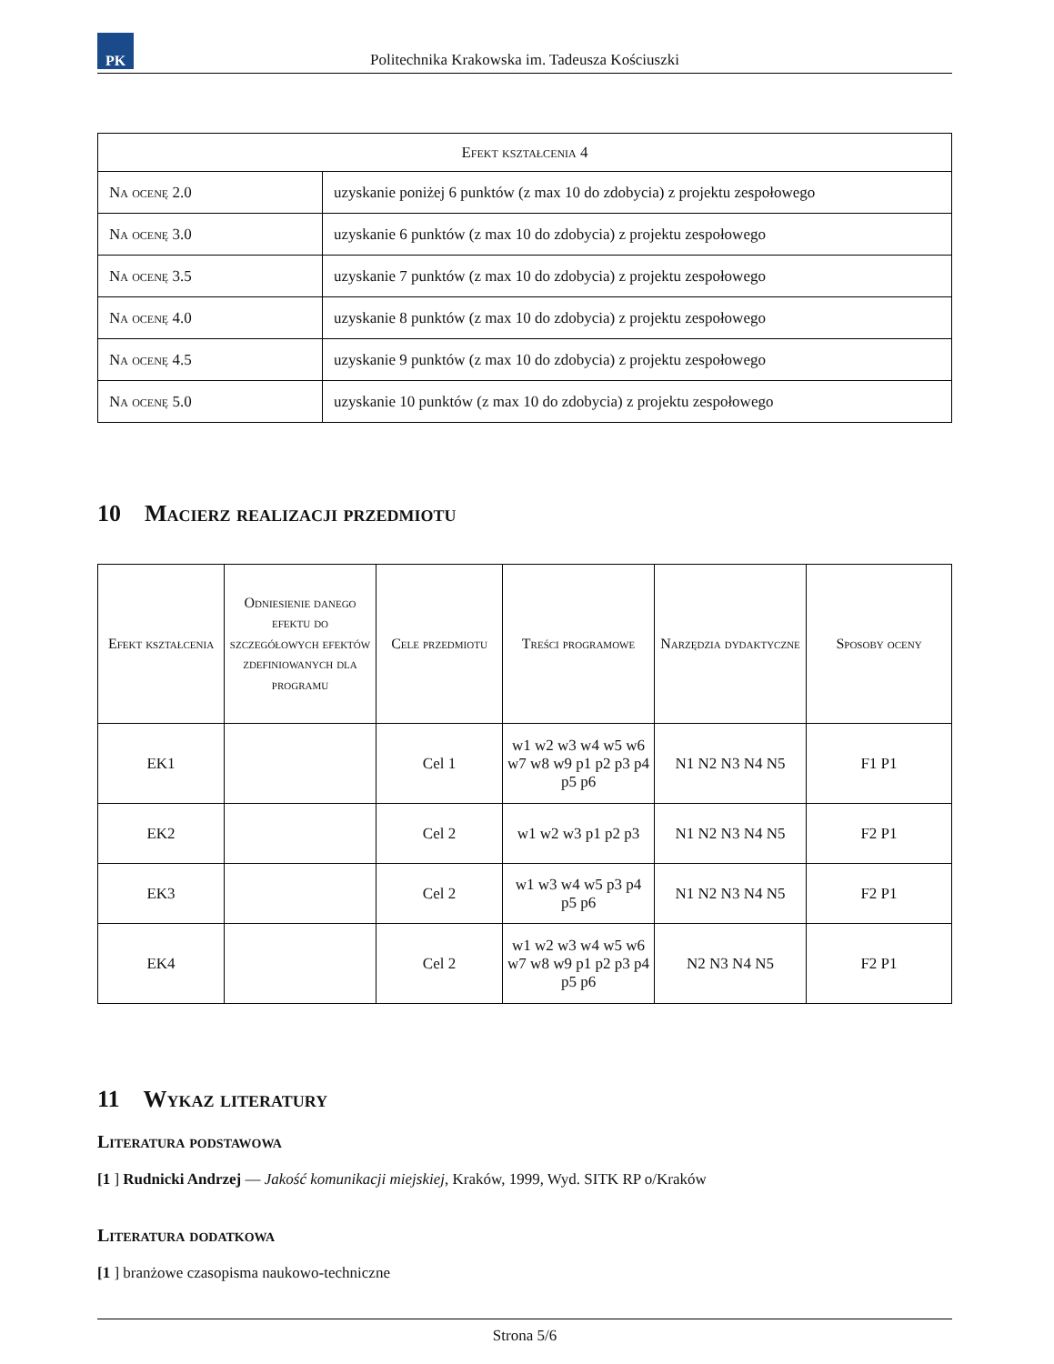PK
Politechnika Krakowska im. Tadeusza Kościuszki
| Efekt kształcenia 4 | |
| --- | --- |
| Na ocenę 2.0 | uzyskanie poniżej 6 punktów (z max 10 do zdobycia) z projektu zespołowego |
| Na ocenę 3.0 | uzyskanie 6 punktów (z max 10 do zdobycia) z projektu zespołowego |
| Na ocenę 3.5 | uzyskanie 7 punktów (z max 10 do zdobycia) z projektu zespołowego |
| Na ocenę 4.0 | uzyskanie 8 punktów (z max 10 do zdobycia) z projektu zespołowego |
| Na ocenę 4.5 | uzyskanie 9 punktów (z max 10 do zdobycia) z projektu zespołowego |
| Na ocenę 5.0 | uzyskanie 10 punktów (z max 10 do zdobycia) z projektu zespołowego |
10 Macierz realizacji przedmiotu
| Efekt kształcenia | Odniesienie danego efektu do szczegółowych efektów zdefiniowanych dla programu | Cele przedmiotu | Treści programowe | Narzędzia dydaktyczne | Sposoby oceny |
| --- | --- | --- | --- | --- | --- |
| EK1 | | Cel 1 | w1 w2 w3 w4 w5 w6 w7 w8 w9 p1 p2 p3 p4 p5 p6 | N1 N2 N3 N4 N5 | F1 P1 |
| EK2 | | Cel 2 | w1 w2 w3 p1 p2 p3 | N1 N2 N3 N4 N5 | F2 P1 |
| EK3 | | Cel 2 | w1 w3 w4 w5 p3 p4 p5 p6 | N1 N2 N3 N4 N5 | F2 P1 |
| EK4 | | Cel 2 | w1 w2 w3 w4 w5 w6 w7 w8 w9 p1 p2 p3 p4 p5 p6 | N2 N3 N4 N5 | F2 P1 |
11 Wykaz literatury
Literatura podstawowa
[1 ] Rudnicki Andrzej — Jakość komunikacji miejskiej, Kraków, 1999, Wyd. SITK RP o/Kraków
Literatura dodatkowa
[1 ] branżowe czasopisma naukowo-techniczne
Strona 5/6